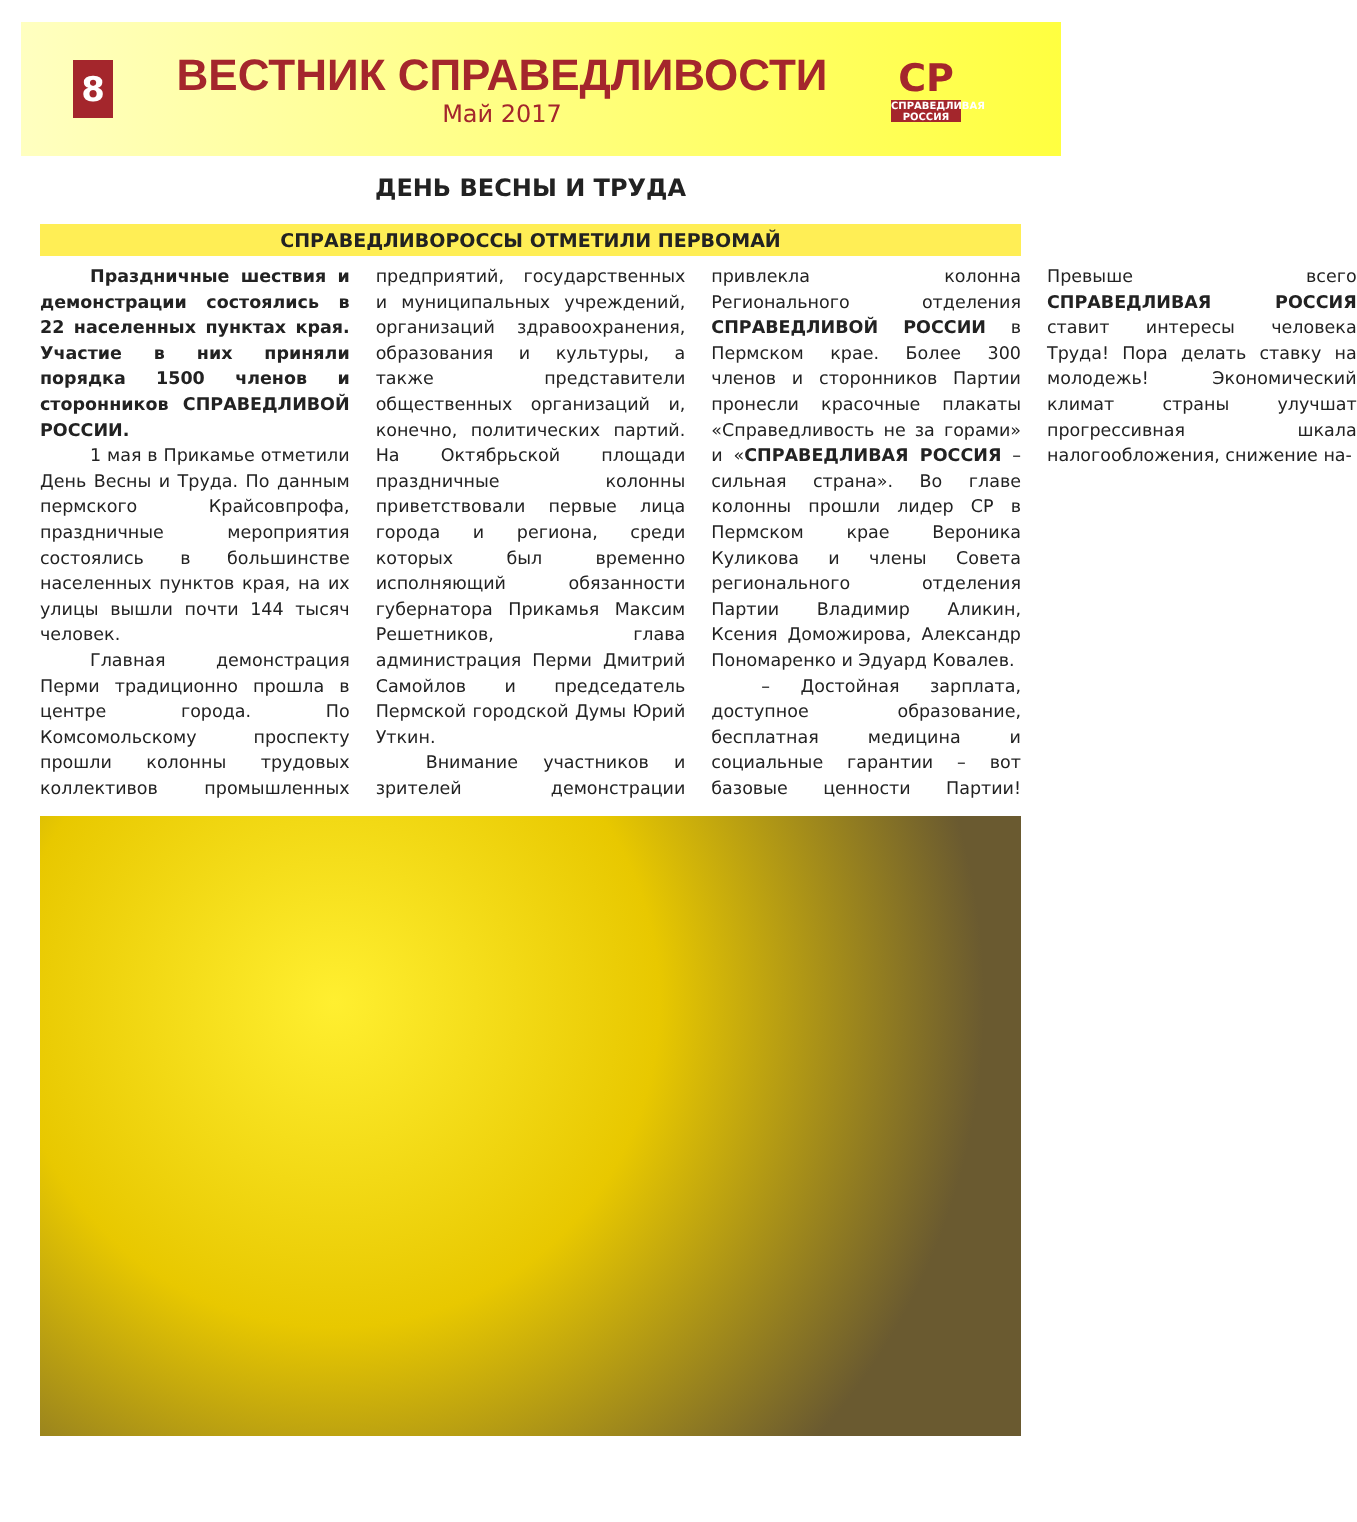8
ВЕСТНИК СПРАВЕДЛИВОСТИ
Май 2017
СР
СПРАВЕДЛИВАЯ РОССИЯ
ДЕНЬ ВЕСНЫ И ТРУДА
СПРАВЕДЛИВОРОССЫ ОТМЕТИЛИ ПЕРВОМАЙ
Праздничные шествия и демонстрации состоялись в 22 населенных пунктах края. Участие в них приняли порядка 1500 членов и сторонников СПРАВЕДЛИВОЙ РОССИИ.
1 мая в Прикамье отметили День Весны и Труда. По данным пермского Крайсовпрофа, праздничные мероприятия состоялись в большинстве населенных пунктов края, на их улицы вышли почти 144 тысяч человек.
Главная демонстрация Перми традиционно прошла в центре города. По Комсомольскому проспекту прошли колонны трудовых коллективов промышленных предприятий, государственных и муниципальных учреждений, организаций здравоохранения, образования и культуры, а также представители общественных организаций и, конечно, политических партий. На Октябрьской площади праздничные колонны приветствовали первые лица города и региона, среди которых был временно исполняющий обязанности губернатора Прикамья Максим Решетников, глава администрация Перми Дмитрий Самойлов и председатель Пермской городской Думы Юрий Уткин.
Внимание участников и зрителей демонстрации привлекла колонна Регионального отделения СПРАВЕДЛИВОЙ РОССИИ в Пермском крае. Более 300 членов и сторонников Партии пронесли красочные плакаты «Справедливость не за горами» и «СПРАВЕДЛИВАЯ РОССИЯ – сильная страна». Во главе колонны прошли лидер СР в Пермском крае Вероника Куликова и члены Совета регионального отделения Партии Владимир Аликин, Ксения Доможирова, Александр Пономаренко и Эдуард Ковалев.
– Достойная зарплата, доступное образование, бесплатная медицина и социальные гарантии – вот базовые ценности Партии! Превыше всего СПРАВЕДЛИВАЯ РОССИЯ ставит интересы человека Труда! Пора делать ставку на молодежь! Экономический климат страны улучшат прогрессивная шкала налогообложения, снижение на-